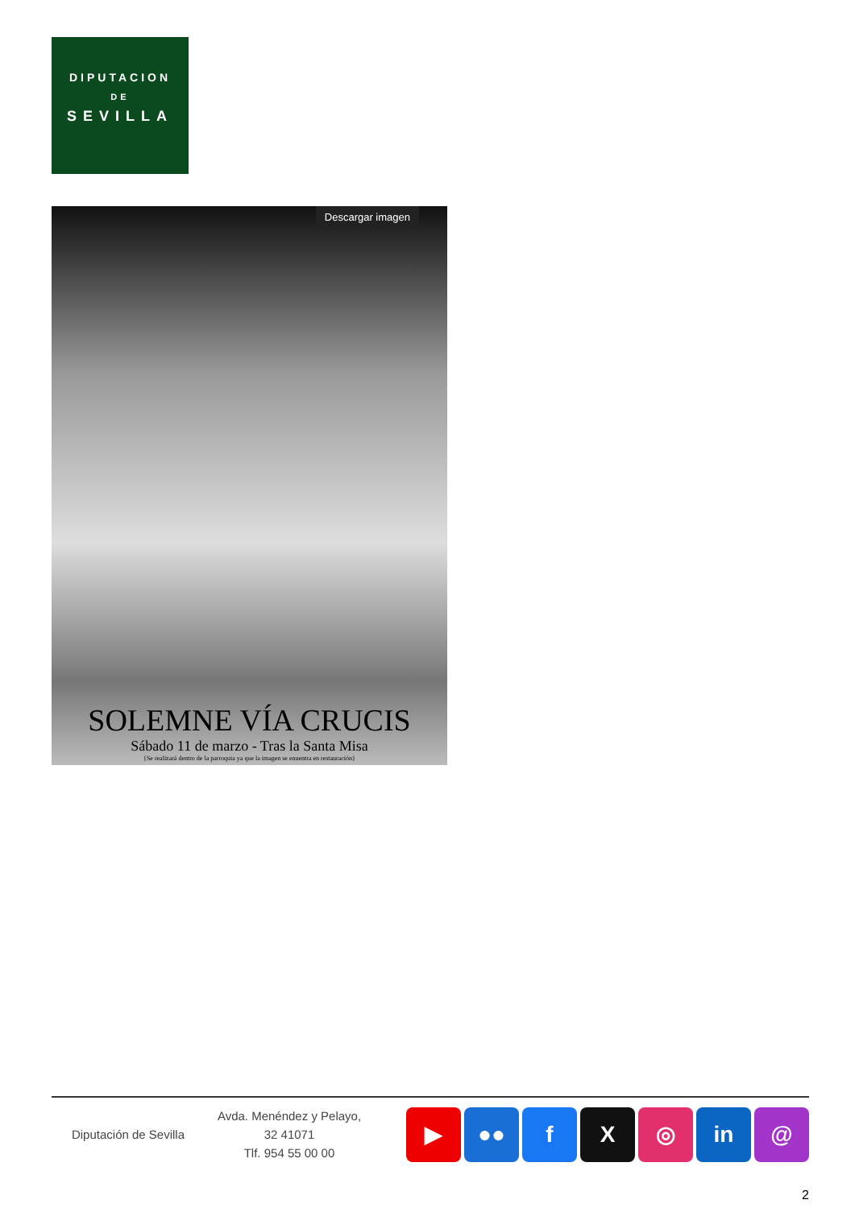DIPUTACION
DE
SEVILLA
Descargar imagen
SOLEMNE VÍA CRUCIS
Sábado 11 de marzo - Tras la Santa Misa
{Se realizará dentro de la parroquia ya que la imagen se enuentra en restauración}
Diputación de Sevilla
Avda. Menéndez y Pelayo, 32 41071
Tlf. 954 55 00 00
▶ ●● f X ◎ in @
2